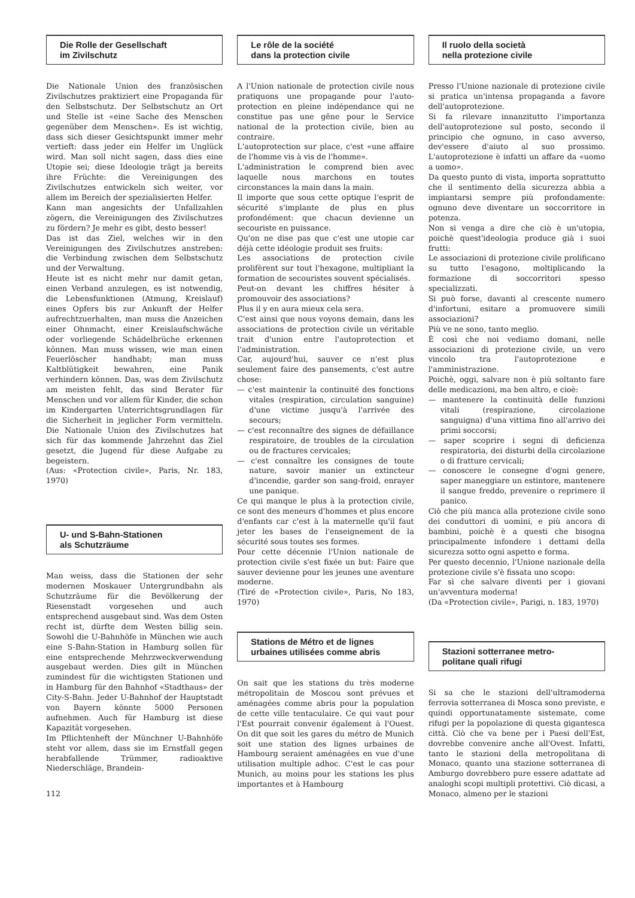Die Rolle der Gesellschaft
im Zivilschutz
Die Nationale Union des französischen Zivilschutzes praktiziert eine Propaganda für den Selbstschutz. Der Selbstschutz an Ort und Stelle ist «eine Sache des Menschen gegenüber dem Menschen». Es ist wichtig, dass sich dieser Gesichtspunkt immer mehr vertieft: dass jeder ein Helfer im Unglück wird. Man soll nicht sagen, dass dies eine Utopie sei; diese Ideologie trägt ja bereits ihre Früchte: die Vereinigungen des Zivilschutzes entwickeln sich weiter, vor allem im Bereich der spezialisierten Helfer.
Kann man angesichts der Unfallzahlen zögern, die Vereinigungen des Zivilschutzes zu fördern? Je mehr es gibt, desto besser!
Das ist das Ziel, welches wir in den Vereinigungen des Zivilschutzes anstreben: die Verbindung zwischen dem Selbstschutz und der Verwaltung.
Heute ist es nicht mehr nur damit getan, einen Verband anzulegen, es ist notwendig, die Lebensfunktionen (Atmung, Kreislauf) eines Opfers bis zur Ankunft der Helfer aufrechtzuerhalten, man muss die Anzeichen einer Ohnmacht, einer Kreislaufschwäche oder vorliegende Schädelbrüche erkennen können. Man muss wissen, wie man einen Feuerlöscher handhabt; man muss Kaltblütigkeit bewahren, eine Panik verhindern können. Das, was dem Zivilschutz am meisten fehlt, das sind Berater für Menschen und vor allem für Kinder, die schon im Kindergarten Unterrichtsgrundlagen für die Sicherheit in jeglicher Form vermitteln. Die Nationale Union des Zivilschutzes hat sich für das kommende Jahrzehnt das Ziel gesetzt, die Jugend für diese Aufgabe zu begeistern.
(Aus: «Protection civile», Paris, Nr. 183, 1970)
U- und S-Bahn-Stationen
als Schutzräume
Man weiss, dass die Stationen der sehr modernen Moskauer Untergrundbahn als Schutzräume für die Bevölkerung der Riesenstadt vorgesehen und auch entsprechend ausgebaut sind. Was dem Osten recht ist, dürfte dem Westen billig sein. Sowohl die U-Bahnhöfe in München wie auch eine S-Bahn-Station in Hamburg sollen für eine entsprechende Mehrzweckverwendung ausgebaut werden. Dies gilt in München zumindest für die wichtigsten Stationen und in Hamburg für den Bahnhof «Stadthaus» der City-S-Bahn. Jeder U-Bahnhof der Hauptstadt von Bayern könnte 5000 Personen aufnehmen. Auch für Hamburg ist diese Kapazität vorgesehen.
Im Pflichtenheft der Münchner U-Bahnhöfe steht vor allem, dass sie im Ernstfall gegen herabfallende Trümmer, radioaktive Niederschläge, Brandein-
112
Le rôle de la société
dans la protection civile
A l'Union nationale de protection civile nous pratiquons une propagande pour l'auto-protection en pleine indépendance qui ne constitue pas une gêne pour le Service national de la protection civile, bien au contraire.
L'autoprotection sur place, c'est «une affaire de l'homme vis à vis de l'homme».
L'administration le comprend bien avec laquelle nous marchons en toutes circonstances la main dans la main.
Il importe que sous cette optique l'esprit de sécurité s'implante de plus en plus profondément: que chacun devienne un secouriste en puissance.
Qu'on ne dise pas que c'est une utopie car déjà cette idéologie produit ses fruits:
Les associations de protection civile prolifèrent sur tout l'hexagone, multipliant la formation de secouristes souvent spécialisés.
Peut-on devant les chiffres hésiter à promouvoir des associations?
Plus il y en aura mieux cela sera.
C'est ainsi que nous voyons demain, dans les associations de protection civile un véritable trait d'union entre l'autoprotection et l'administration.
Car, aujourd'hui, sauver ce n'est plus seulement faire des pansements, c'est autre chose:
— c'est maintenir la continuité des fonctions vitales (respiration, circulation sanguine) d'une victime jusqu'à l'arrivée des secours;
— c'est reconnaître des signes de défaillance respiratoire, de troubles de la circulation ou de fractures cervicales;
— c'est connaître les consignes de toute nature, savoir manier un extincteur d'incendie, garder son sang-froid, enrayer une panique.
Ce qui manque le plus à la protection civile, ce sont des meneurs d'hommes et plus encore d'enfants car c'est à la maternelle qu'il faut jeter les bases de l'enseignement de la sécurité sous toutes ses formes.
Pour cette décennie l'Union nationale de protection civile s'est fixée un but: Faire que sauver devienne pour les jeunes une aventure moderne.
(Tiré de «Protection civile», Paris, No 183, 1970)
Stations de Métro et de lignes
urbaines utilisées comme abris
On sait que les stations du très moderne métropolitain de Moscou sont prévues et aménagées comme abris pour la population de cette ville tentaculaire. Ce qui vaut pour l'Est pourrait convenir également à l'Ouest. On dit que soit les gares du métro de Munich soit une station des lignes urbaines de Hambourg seraient aménagées en vue d'une utilisation multiple adhoc. C'est le cas pour Munich, au moins pour les stations les plus importantes et à Hambourg
Il ruolo della società
nella protezione civile
Presso l'Unione nazionale di protezione civile si pratica un'intensa propaganda a favore dell'autoprotezione.
Si fa rilevare innanzitutto l'importanza dell'autoprotezione sul posto, secondo il principio che ognuno, in caso avverso, dev'essere d'aiuto al suo prossimo. L'autoprotezione è infatti un affare da «uomo a uomo».
Da questo punto di vista, importa soprattutto che il sentimento della sicurezza abbia a impiantarsi sempre più profondamente: ognuno deve diventare un soccorritore in potenza.
Non si venga a dire che ciò è un'utopia, poichè quest'ideologia produce già i suoi frutti:
Le associazioni di protezione civile prolificano su tutto l'esagono, moltiplicando la formazione di soccorritori spesso specializzati.
Si può forse, davanti al crescente numero d'infortuni, esitare a promuovere simili associazioni?
Più ve ne sono, tanto meglio.
È così che noi vediamo domani, nelle associazioni di protezione civile, un vero vincolo tra l'autoprotezione e l'amministrazione.
Poichè, oggi, salvare non è più soltanto fare delle medicazioni, ma ben altro, e cioè:
— mantenere la continuità delle funzioni vitali (respirazione, circolazione sanguigna) d'una vittima fino all'arrivo dei primi soccorsi;
— saper scoprire i segni di deficienza respiratoria, dei disturbi della circolazione o di fratture cervicali;
— conoscere le consegne d'ogni genere, saper maneggiare un estintore, mantenere il sangue freddo, prevenire o reprimere il panico.
Ciò che più manca alla protezione civile sono dei conduttori di uomini, e più ancora di bambini, poichè è a questi che bisogna principalmente infondere i dettami della sicurezza sotto ogni aspetto e forma.
Per questo decennio, l'Unione nazionale della protezione civile s'è fissata uno scopo:
Far sì che salvare diventi per i giovani un'avventura moderna!
(Da «Protection civile», Parigi, n. 183, 1970)
Stazioni sotterranee metro-
politane quali rifugi
Si sa che le stazioni dell'ultramoderna ferrovia sotterranea di Mosca sono previste, e quindi opportunatamente sistemate, come rifugi per la popolazione di questa gigantesca città. Ciò che va bene per i Paesi dell'Est, dovrebbe convenire anche all'Ovest. Infatti, tanto le stazioni della metropolitana di Monaco, quanto una stazione sotterranea di Amburgo dovrebbero pure essere adattate ad analoghi scopi multipli protettivi. Ciò dicasi, a Monaco, almeno per le stazioni